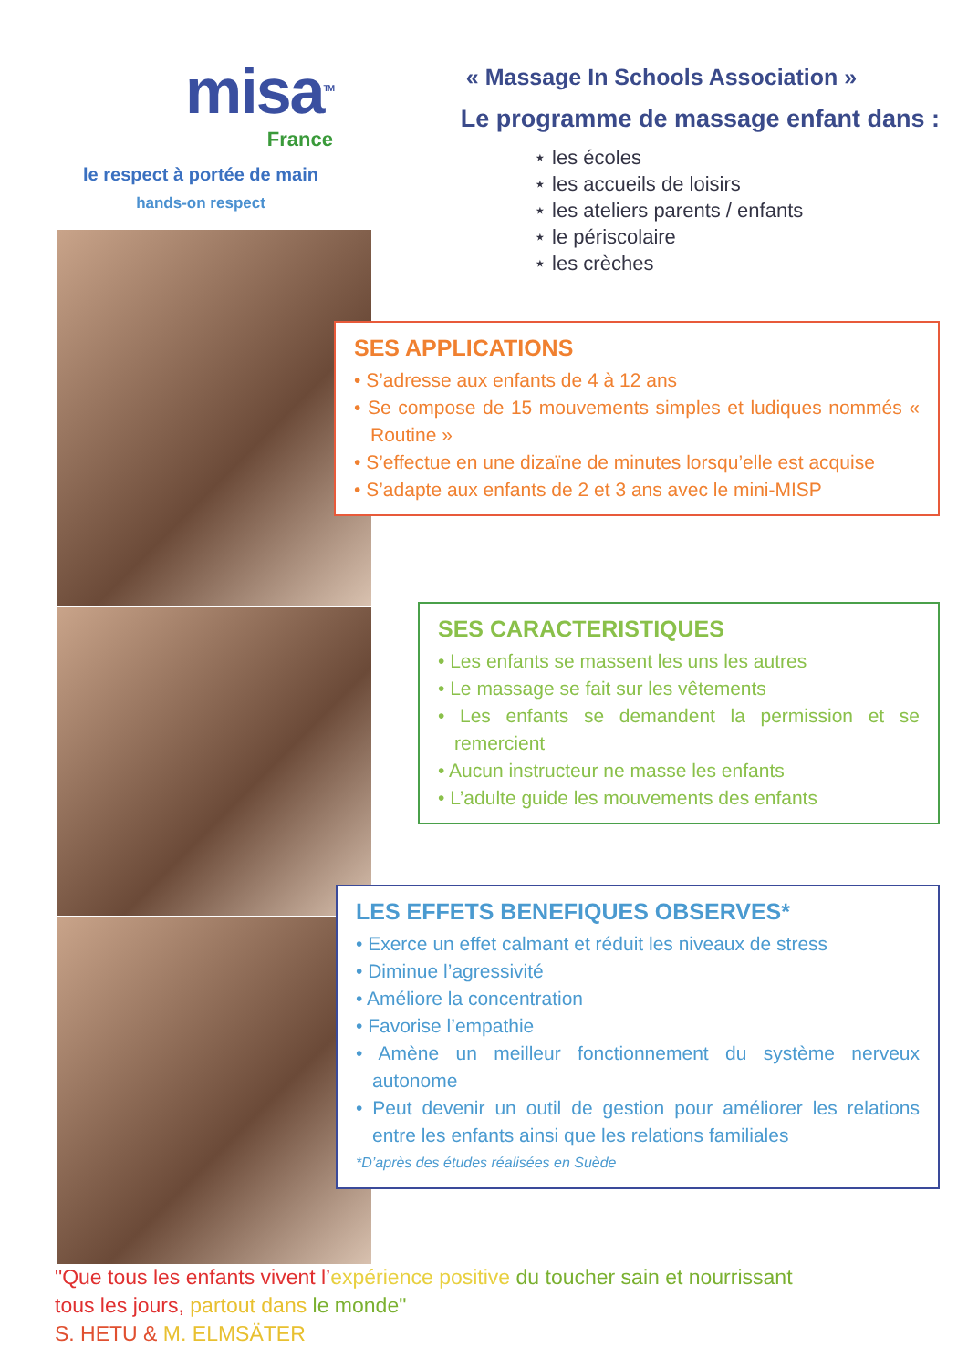misa<sup>TM</sup>
France
le respect à portée de main
hands-on respect
« Massage In Schools Association »
Le programme de massage enfant dans :
⋆ les écoles
⋆ les accueils de loisirs
⋆ les ateliers parents / enfants
⋆ le périscolaire
⋆ les crèches
SES APPLICATIONS
• S’adresse aux enfants de 4 à 12 ans
• Se compose de 15 mouvements simples et ludiques nommés « Routine »
• S’effectue en une dizaïne de minutes lorsqu’elle est acquise
• S’adapte aux enfants de 2 et 3 ans avec le mini-MISP
SES CARACTERISTIQUES
• Les enfants se massent les uns les autres
• Le massage se fait sur les vêtements
• Les enfants se demandent la permission et se remercient
• Aucun instructeur ne masse les enfants
• L’adulte guide les mouvements des enfants
LES EFFETS BENEFIQUES OBSERVES*
• Exerce un effet calmant et réduit les niveaux de stress
• Diminue l’agressivité
• Améliore la concentration
• Favorise l’empathie
• Amène un meilleur fonctionnement du système nerveux autonome
• Peut devenir un outil de gestion pour améliorer les relations entre les enfants ainsi que les relations familiales
*D’après des études réalisées en Suède
"Que tous les enfants vivent l’expérience positive du toucher sain et nourrissant
tous les jours, partout dans le monde"
S. HETU & M. ELMSÄTER